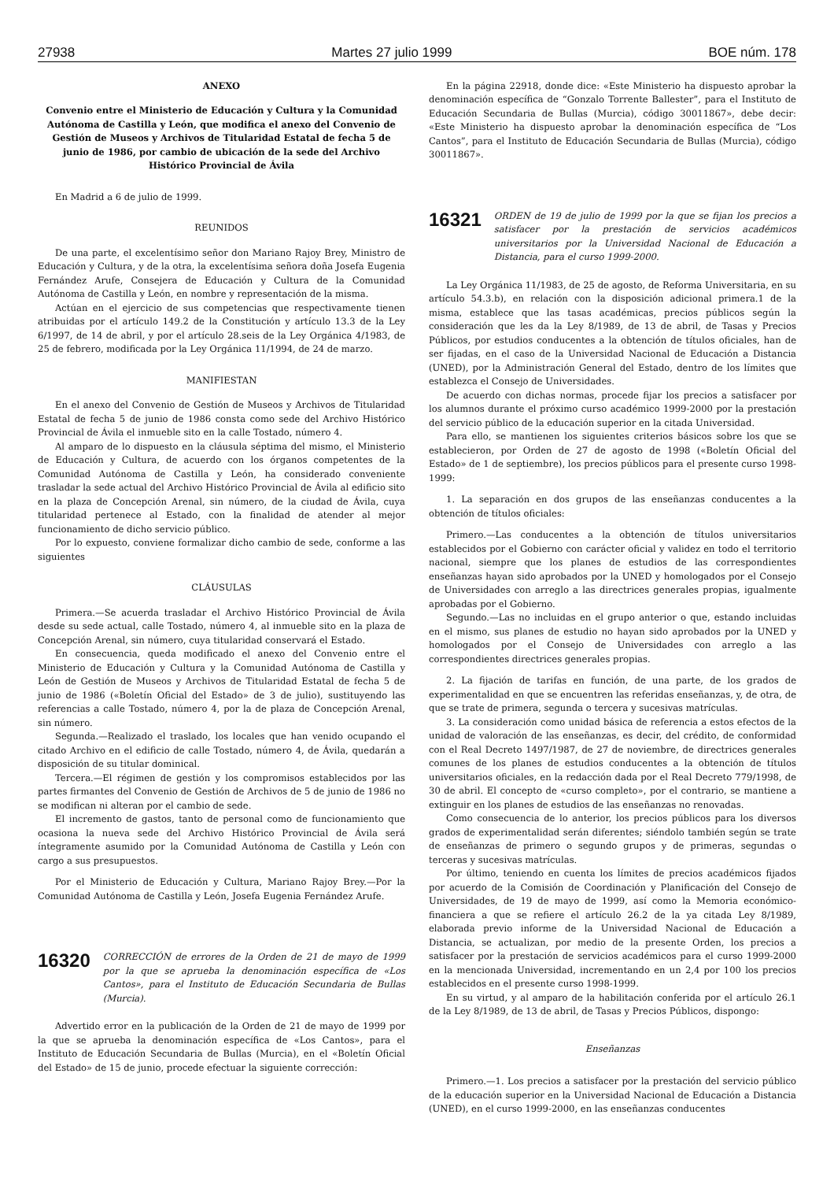27938 Martes 27 julio 1999 BOE núm. 178
ANEXO
Convenio entre el Ministerio de Educación y Cultura y la Comunidad Autónoma de Castilla y León, que modifica el anexo del Convenio de Gestión de Museos y Archivos de Titularidad Estatal de fecha 5 de junio de 1986, por cambio de ubicación de la sede del Archivo Histórico Provincial de Ávila
En Madrid a 6 de julio de 1999.
REUNIDOS
De una parte, el excelentísimo señor don Mariano Rajoy Brey, Ministro de Educación y Cultura, y de la otra, la excelentísima señora doña Josefa Eugenia Fernández Arufe, Consejera de Educación y Cultura de la Comunidad Autónoma de Castilla y León, en nombre y representación de la misma.
Actúan en el ejercicio de sus competencias que respectivamente tienen atribuidas por el artículo 149.2 de la Constitución y artículo 13.3 de la Ley 6/1997, de 14 de abril, y por el artículo 28.seis de la Ley Orgánica 4/1983, de 25 de febrero, modificada por la Ley Orgánica 11/1994, de 24 de marzo.
MANIFIESTAN
En el anexo del Convenio de Gestión de Museos y Archivos de Titularidad Estatal de fecha 5 de junio de 1986 consta como sede del Archivo Histórico Provincial de Ávila el inmueble sito en la calle Tostado, número 4.
Al amparo de lo dispuesto en la cláusula séptima del mismo, el Ministerio de Educación y Cultura, de acuerdo con los órganos competentes de la Comunidad Autónoma de Castilla y León, ha considerado conveniente trasladar la sede actual del Archivo Histórico Provincial de Ávila al edificio sito en la plaza de Concepción Arenal, sin número, de la ciudad de Ávila, cuya titularidad pertenece al Estado, con la finalidad de atender al mejor funcionamiento de dicho servicio público.
Por lo expuesto, conviene formalizar dicho cambio de sede, conforme a las siguientes
CLÁUSULAS
Primera.—Se acuerda trasladar el Archivo Histórico Provincial de Ávila desde su sede actual, calle Tostado, número 4, al inmueble sito en la plaza de Concepción Arenal, sin número, cuya titularidad conservará el Estado.
En consecuencia, queda modificado el anexo del Convenio entre el Ministerio de Educación y Cultura y la Comunidad Autónoma de Castilla y León de Gestión de Museos y Archivos de Titularidad Estatal de fecha 5 de junio de 1986 («Boletín Oficial del Estado» de 3 de julio), sustituyendo las referencias a calle Tostado, número 4, por la de plaza de Concepción Arenal, sin número.
Segunda.—Realizado el traslado, los locales que han venido ocupando el citado Archivo en el edificio de calle Tostado, número 4, de Ávila, quedarán a disposición de su titular dominical.
Tercera.—El régimen de gestión y los compromisos establecidos por las partes firmantes del Convenio de Gestión de Archivos de 5 de junio de 1986 no se modifican ni alteran por el cambio de sede.
El incremento de gastos, tanto de personal como de funcionamiento que ocasiona la nueva sede del Archivo Histórico Provincial de Ávila será íntegramente asumido por la Comunidad Autónoma de Castilla y León con cargo a sus presupuestos.
Por el Ministerio de Educación y Cultura, Mariano Rajoy Brey.—Por la Comunidad Autónoma de Castilla y León, Josefa Eugenia Fernández Arufe.
16320 CORRECCIÓN de errores de la Orden de 21 de mayo de 1999 por la que se aprueba la denominación específica de «Los Cantos», para el Instituto de Educación Secundaria de Bullas (Murcia).
Advertido error en la publicación de la Orden de 21 de mayo de 1999 por la que se aprueba la denominación específica de «Los Cantos», para el Instituto de Educación Secundaria de Bullas (Murcia), en el «Boletín Oficial del Estado» de 15 de junio, procede efectuar la siguiente corrección:
En la página 22918, donde dice: «Este Ministerio ha dispuesto aprobar la denominación específica de “Gonzalo Torrente Ballester”, para el Instituto de Educación Secundaria de Bullas (Murcia), código 30011867», debe decir: «Este Ministerio ha dispuesto aprobar la denominación específica de “Los Cantos”, para el Instituto de Educación Secundaria de Bullas (Murcia), código 30011867».
16321 ORDEN de 19 de julio de 1999 por la que se fijan los precios a satisfacer por la prestación de servicios académicos universitarios por la Universidad Nacional de Educación a Distancia, para el curso 1999-2000.
La Ley Orgánica 11/1983, de 25 de agosto, de Reforma Universitaria, en su artículo 54.3.b), en relación con la disposición adicional primera.1 de la misma, establece que las tasas académicas, precios públicos según la consideración que les da la Ley 8/1989, de 13 de abril, de Tasas y Precios Públicos, por estudios conducentes a la obtención de títulos oficiales, han de ser fijadas, en el caso de la Universidad Nacional de Educación a Distancia (UNED), por la Administración General del Estado, dentro de los límites que establezca el Consejo de Universidades.
De acuerdo con dichas normas, procede fijar los precios a satisfacer por los alumnos durante el próximo curso académico 1999-2000 por la prestación del servicio público de la educación superior en la citada Universidad.
Para ello, se mantienen los siguientes criterios básicos sobre los que se establecieron, por Orden de 27 de agosto de 1998 («Boletín Oficial del Estado» de 1 de septiembre), los precios públicos para el presente curso 1998-1999:
1. La separación en dos grupos de las enseñanzas conducentes a la obtención de títulos oficiales:
Primero.—Las conducentes a la obtención de títulos universitarios establecidos por el Gobierno con carácter oficial y validez en todo el territorio nacional, siempre que los planes de estudios de las correspondientes enseñanzas hayan sido aprobados por la UNED y homologados por el Consejo de Universidades con arreglo a las directrices generales propias, igualmente aprobadas por el Gobierno.
Segundo.—Las no incluidas en el grupo anterior o que, estando incluidas en el mismo, sus planes de estudio no hayan sido aprobados por la UNED y homologados por el Consejo de Universidades con arreglo a las correspondientes directrices generales propias.
2. La fijación de tarifas en función, de una parte, de los grados de experimentalidad en que se encuentren las referidas enseñanzas, y, de otra, de que se trate de primera, segunda o tercera y sucesivas matrículas.
3. La consideración como unidad básica de referencia a estos efectos de la unidad de valoración de las enseñanzas, es decir, del crédito, de conformidad con el Real Decreto 1497/1987, de 27 de noviembre, de directrices generales comunes de los planes de estudios conducentes a la obtención de títulos universitarios oficiales, en la redacción dada por el Real Decreto 779/1998, de 30 de abril. El concepto de «curso completo», por el contrario, se mantiene a extinguir en los planes de estudios de las enseñanzas no renovadas.
Como consecuencia de lo anterior, los precios públicos para los diversos grados de experimentalidad serán diferentes; siéndolo también según se trate de enseñanzas de primero o segundo grupos y de primeras, segundas o terceras y sucesivas matrículas.
Por último, teniendo en cuenta los límites de precios académicos fijados por acuerdo de la Comisión de Coordinación y Planificación del Consejo de Universidades, de 19 de mayo de 1999, así como la Memoria económico-financiera a que se refiere el artículo 26.2 de la ya citada Ley 8/1989, elaborada previo informe de la Universidad Nacional de Educación a Distancia, se actualizan, por medio de la presente Orden, los precios a satisfacer por la prestación de servicios académicos para el curso 1999-2000 en la mencionada Universidad, incrementando en un 2,4 por 100 los precios establecidos en el presente curso 1998-1999.
En su virtud, y al amparo de la habilitación conferida por el artículo 26.1 de la Ley 8/1989, de 13 de abril, de Tasas y Precios Públicos, dispongo:
Enseñanzas
Primero.—1. Los precios a satisfacer por la prestación del servicio público de la educación superior en la Universidad Nacional de Educación a Distancia (UNED), en el curso 1999-2000, en las enseñanzas conducentes